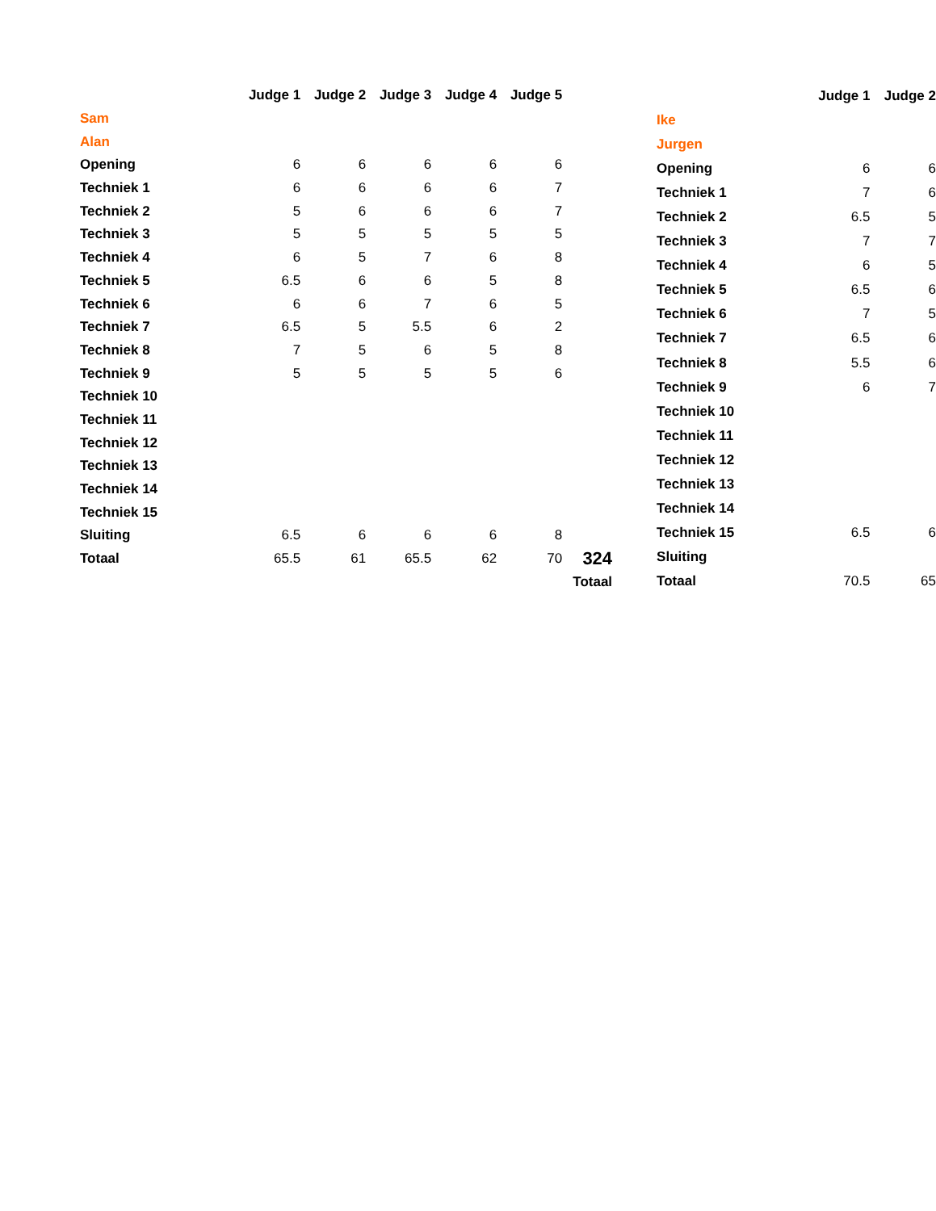| | Judge 1 | Judge 2 | Judge 3 | Judge 4 | Judge 5 | |
| --- | --- | --- | --- | --- | --- | --- |
| Sam | | | | | | |
| Alan | | | | | | |
| Opening | 6 | 6 | 6 | 6 | 6 | |
| Techniek 1 | 6 | 6 | 6 | 6 | 7 | |
| Techniek 2 | 5 | 6 | 6 | 6 | 7 | |
| Techniek 3 | 5 | 5 | 5 | 5 | 5 | |
| Techniek 4 | 6 | 5 | 7 | 6 | 8 | |
| Techniek 5 | 6.5 | 6 | 6 | 5 | 8 | |
| Techniek 6 | 6 | 6 | 7 | 6 | 5 | |
| Techniek 7 | 6.5 | 5 | 5.5 | 6 | 2 | |
| Techniek 8 | 7 | 5 | 6 | 5 | 8 | |
| Techniek 9 | 5 | 5 | 5 | 5 | 6 | |
| Techniek 10 | | | | | | |
| Techniek 11 | | | | | | |
| Techniek 12 | | | | | | |
| Techniek 13 | | | | | | |
| Techniek 14 | | | | | | |
| Techniek 15 | | | | | | |
| Sluiting | 6.5 | 6 | 6 | 6 | 8 | |
| Totaal | 65.5 | 61 | 65.5 | 62 | 70 | 324 |
| | | | | | | Totaal |
| | Judge 1 | Judge 2 |
| --- | --- | --- |
| Ike | | |
| Jurgen | | |
| Opening | 6 | 6 |
| Techniek 1 | 7 | 6 |
| Techniek 2 | 6.5 | 5 |
| Techniek 3 | 7 | 7 |
| Techniek 4 | 6 | 5 |
| Techniek 5 | 6.5 | 6 |
| Techniek 6 | 7 | 5 |
| Techniek 7 | 6.5 | 6 |
| Techniek 8 | 5.5 | 6 |
| Techniek 9 | 6 | 7 |
| Techniek 10 | | |
| Techniek 11 | | |
| Techniek 12 | | |
| Techniek 13 | | |
| Techniek 14 | | |
| Techniek 15 | 6.5 | 6 |
| Sluiting | | |
| Totaal | 70.5 | 65 |